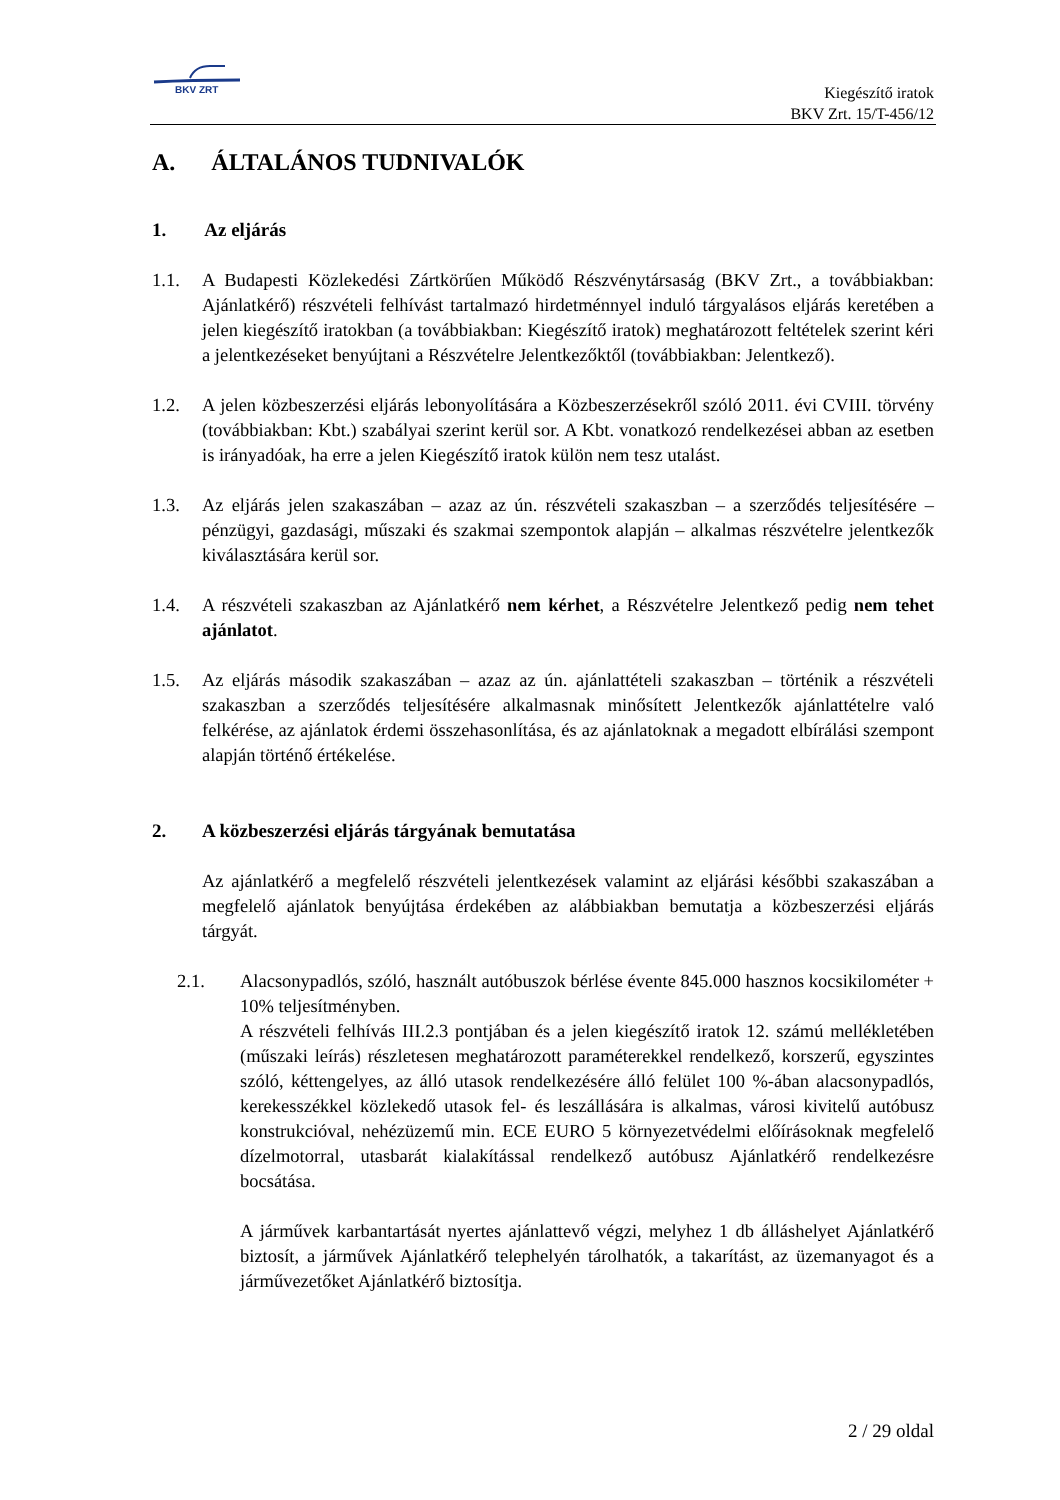BKV ZRT
Kiegészítő iratok
BKV Zrt. 15/T-456/12
A. ÁLTALÁNOS TUDNIVALÓK
1. Az eljárás
1.1. A Budapesti Közlekedési Zártkörűen Működő Részvénytársaság (BKV Zrt., a továbbiakban: Ajánlatkérő) részvételi felhívást tartalmazó hirdetménnyel induló tárgyalásos eljárás keretében a jelen kiegészítő iratokban (a továbbiakban: Kiegészítő iratok) meghatározott feltételek szerint kéri a jelentkezéseket benyújtani a Részvételre Jelentkezőktől (továbbiakban: Jelentkező).
1.2. A jelen közbeszerzési eljárás lebonyolítására a Közbeszerzésekről szóló 2011. évi CVIII. törvény (továbbiakban: Kbt.) szabályai szerint kerül sor. A Kbt. vonatkozó rendelkezései abban az esetben is irányadóak, ha erre a jelen Kiegészítő iratok külön nem tesz utalást.
1.3. Az eljárás jelen szakaszában – azaz az ún. részvételi szakaszban – a szerződés teljesítésére – pénzügyi, gazdasági, műszaki és szakmai szempontok alapján – alkalmas részvételre jelentkezők kiválasztására kerül sor.
1.4. A részvételi szakaszban az Ajánlatkérő nem kérhet, a Részvételre Jelentkező pedig nem tehet ajánlatot.
1.5. Az eljárás második szakaszában – azaz az ún. ajánlattételi szakaszban – történik a részvételi szakaszban a szerződés teljesítésére alkalmasnak minősített Jelentkezők ajánlattételre való felkérése, az ajánlatok érdemi összehasonlítása, és az ajánlatoknak a megadott elbírálási szempont alapján történő értékelése.
2. A közbeszerzési eljárás tárgyának bemutatása
Az ajánlatkérő a megfelelő részvételi jelentkezések valamint az eljárási későbbi szakaszában a megfelelő ajánlatok benyújtása érdekében az alábbiakban bemutatja a közbeszerzési eljárás tárgyát.
2.1. Alacsonypadlós, szóló, használt autóbuszok bérlése évente 845.000 hasznos kocsikilométer + 10% teljesítményben.
A részvételi felhívás III.2.3 pontjában és a jelen kiegészítő iratok 12. számú mellékletében (műszaki leírás) részletesen meghatározott paraméterekkel rendelkező, korszerű, egyszintes szóló, kéttengelyes, az álló utasok rendelkezésére álló felület 100 %-ában alacsonypadlós, kerekesszékkel közlekedő utasok fel- és leszállására is alkalmas, városi kivitelű autóbusz konstrukcióval, nehézüzemű min. ECE EURO 5 környezetvédelmi előírásoknak megfelelő dízelmotorral, utasbarát kialakítással rendelkező autóbusz Ajánlatkérő rendelkezésre bocsátása.
A járművek karbantartását nyertes ajánlattevő végzi, melyhez 1 db álláshelyet Ajánlatkérő biztosít, a járművek Ajánlatkérő telephelyén tárolhatók, a takarítást, az üzemanyagot és a járművezetőket Ajánlatkérő biztosítja.
2 / 29 oldal